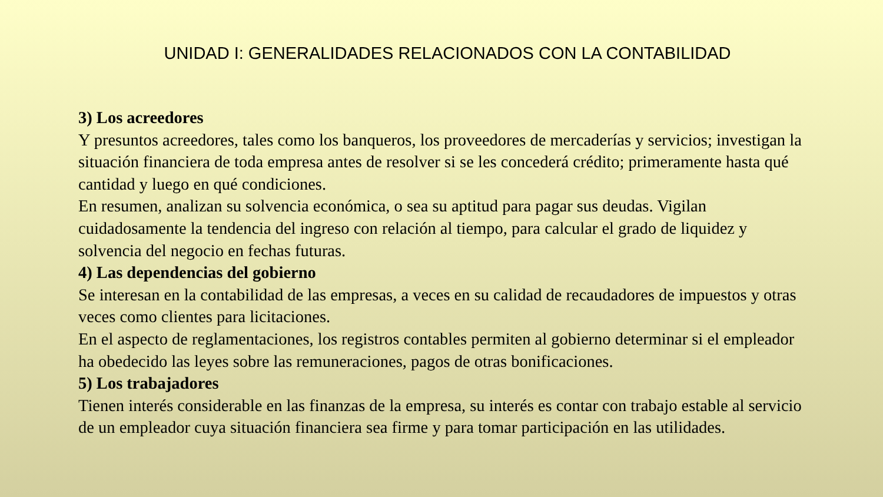UNIDAD I: GENERALIDADES RELACIONADOS CON LA CONTABILIDAD
3) Los acreedores
Y presuntos acreedores, tales como los banqueros, los proveedores de mercaderías y servicios; investigan la situación financiera de toda empresa antes de resolver si se les concederá crédito; primeramente hasta qué cantidad y luego en qué condiciones.
En resumen, analizan su solvencia económica, o sea su aptitud para pagar sus deudas. Vigilan cuidadosamente la tendencia del ingreso con relación al tiempo, para calcular el grado de liquidez y solvencia del negocio en fechas futuras.
4) Las dependencias del gobierno
Se interesan en la contabilidad de las empresas, a veces en su calidad de recaudadores de impuestos y otras veces como clientes para licitaciones.
En el aspecto de reglamentaciones, los registros contables permiten al gobierno determinar si el empleador ha obedecido las leyes sobre las remuneraciones, pagos de otras bonificaciones.
5) Los trabajadores
Tienen interés considerable en las finanzas de la empresa, su interés es contar con trabajo estable al servicio de un empleador cuya situación financiera sea firme y para tomar participación en las utilidades.